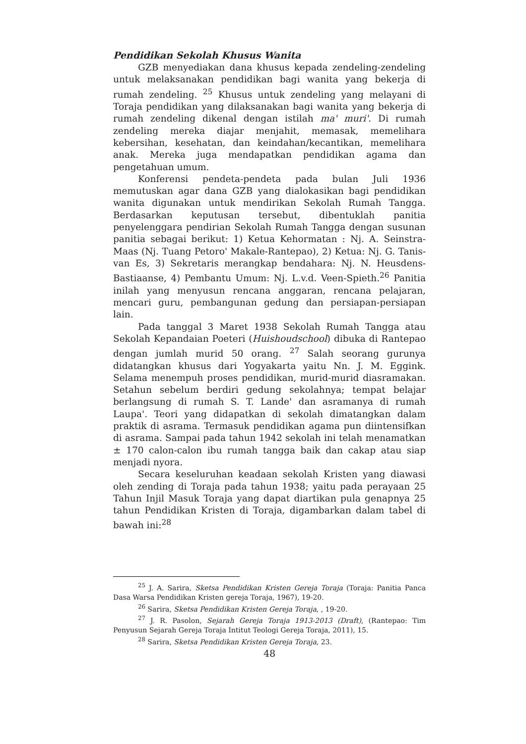Pendidikan Sekolah Khusus Wanita
GZB menyediakan dana khusus kepada zendeling-zendeling untuk melaksanakan pendidikan bagi wanita yang bekerja di rumah zendeling. <sup>25</sup> Khusus untuk zendeling yang melayani di Toraja pendidikan yang dilaksanakan bagi wanita yang bekerja di rumah zendeling dikenal dengan istilah ma' muri'. Di rumah zendeling mereka diajar menjahit, memasak, memelihara kebersihan, kesehatan, dan keindahan/kecantikan, memelihara anak. Mereka juga mendapatkan pendidikan agama dan pengetahuan umum.
Konferensi pendeta-pendeta pada bulan Juli 1936 memutuskan agar dana GZB yang dialokasikan bagi pendidikan wanita digunakan untuk mendirikan Sekolah Rumah Tangga. Berdasarkan keputusan tersebut, dibentuklah panitia penyelenggara pendirian Sekolah Rumah Tangga dengan susunan panitia sebagai berikut: 1) Ketua Kehormatan : Nj. A. Seinstra-Maas (Nj. Tuang Petoro' Makale-Rantepao), 2) Ketua: Nj. G. Tanis-van Es, 3) Sekretaris merangkap bendahara: Nj. N. Heusdens-Bastiaanse, 4) Pembantu Umum: Nj. L.v.d. Veen-Spieth.<sup>26</sup> Panitia inilah yang menyusun rencana anggaran, rencana pelajaran, mencari guru, pembangunan gedung dan persiapan-persiapan lain.
Pada tanggal 3 Maret 1938 Sekolah Rumah Tangga atau Sekolah Kepandaian Poeteri (Huishoudschool) dibuka di Rantepao dengan jumlah murid 50 orang. <sup>27</sup> Salah seorang gurunya didatangkan khusus dari Yogyakarta yaitu Nn. J. M. Eggink. Selama menempuh proses pendidikan, murid-murid diasramakan. Setahun sebelum berdiri gedung sekolahnya; tempat belajar berlangsung di rumah S. T. Lande' dan asramanya di rumah Laupa'. Teori yang didapatkan di sekolah dimatangkan dalam praktik di asrama. Termasuk pendidikan agama pun diintensifkan di asrama. Sampai pada tahun 1942 sekolah ini telah menamatkan ± 170 calon-calon ibu rumah tangga baik dan cakap atau siap menjadi nyora.
Secara keseluruhan keadaan sekolah Kristen yang diawasi oleh zending di Toraja pada tahun 1938; yaitu pada perayaan 25 Tahun Injil Masuk Toraja yang dapat diartikan pula genapnya 25 tahun Pendidikan Kristen di Toraja, digambarkan dalam tabel di bawah ini:<sup>28</sup>
<sup>25</sup> J. A. Sarira, Sketsa Pendidikan Kristen Gereja Toraja (Toraja: Panitia Panca Dasa Warsa Pendidikan Kristen gereja Toraja, 1967), 19-20.
<sup>26</sup> Sarira, Sketsa Pendidikan Kristen Gereja Toraja, , 19-20.
<sup>27</sup> J. R. Pasolon, Sejarah Gereja Toraja 1913-2013 (Draft), (Rantepao: Tim Penyusun Sejarah Gereja Toraja Intitut Teologi Gereja Toraja, 2011), 15.
<sup>28</sup> Sarira, Sketsa Pendidikan Kristen Gereja Toraja, 23.
48